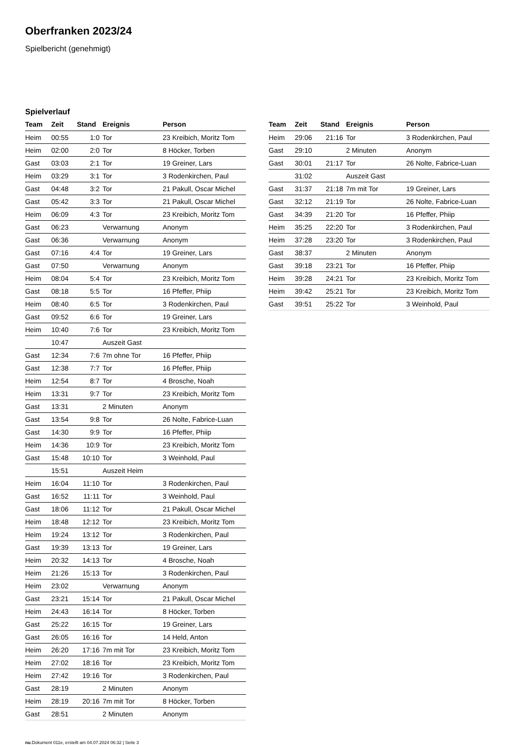Oberfranken 2023/24
Spielbericht (genehmigt)
Spielverlauf
| Team | Zeit | Stand | Ereignis | Person |
| --- | --- | --- | --- | --- |
| Heim | 00:55 | 1:0 | Tor | 23 Kreibich, Moritz Tom |
| Heim | 02:00 | 2:0 | Tor | 8 Höcker, Torben |
| Gast | 03:03 | 2:1 | Tor | 19 Greiner, Lars |
| Heim | 03:29 | 3:1 | Tor | 3 Rodenkirchen, Paul |
| Gast | 04:48 | 3:2 | Tor | 21 Pakull, Oscar Michel |
| Gast | 05:42 | 3:3 | Tor | 21 Pakull, Oscar Michel |
| Heim | 06:09 | 4:3 | Tor | 23 Kreibich, Moritz Tom |
| Gast | 06:23 | | Verwarnung | Anonym |
| Gast | 06:36 | | Verwarnung | Anonym |
| Gast | 07:16 | 4:4 | Tor | 19 Greiner, Lars |
| Gast | 07:50 | | Verwarnung | Anonym |
| Heim | 08:04 | 5:4 | Tor | 23 Kreibich, Moritz Tom |
| Gast | 08:18 | 5:5 | Tor | 16 Pfeffer, Phiip |
| Heim | 08:40 | 6:5 | Tor | 3 Rodenkirchen, Paul |
| Gast | 09:52 | 6:6 | Tor | 19 Greiner, Lars |
| Heim | 10:40 | 7:6 | Tor | 23 Kreibich, Moritz Tom |
| | 10:47 | | Auszeit Gast | |
| Gast | 12:34 | 7:6 | 7m ohne Tor | 16 Pfeffer, Phiip |
| Gast | 12:38 | 7:7 | Tor | 16 Pfeffer, Phiip |
| Heim | 12:54 | 8:7 | Tor | 4 Brosche, Noah |
| Heim | 13:31 | 9:7 | Tor | 23 Kreibich, Moritz Tom |
| Gast | 13:31 | | 2 Minuten | Anonym |
| Gast | 13:54 | 9:8 | Tor | 26 Nolte, Fabrice-Luan |
| Gast | 14:30 | 9:9 | Tor | 16 Pfeffer, Phiip |
| Heim | 14:36 | 10:9 | Tor | 23 Kreibich, Moritz Tom |
| Gast | 15:48 | 10:10 | Tor | 3 Weinhold, Paul |
| | 15:51 | | Auszeit Heim | |
| Heim | 16:04 | 11:10 | Tor | 3 Rodenkirchen, Paul |
| Gast | 16:52 | 11:11 | Tor | 3 Weinhold, Paul |
| Gast | 18:06 | 11:12 | Tor | 21 Pakull, Oscar Michel |
| Heim | 18:48 | 12:12 | Tor | 23 Kreibich, Moritz Tom |
| Heim | 19:24 | 13:12 | Tor | 3 Rodenkirchen, Paul |
| Gast | 19:39 | 13:13 | Tor | 19 Greiner, Lars |
| Heim | 20:32 | 14:13 | Tor | 4 Brosche, Noah |
| Heim | 21:26 | 15:13 | Tor | 3 Rodenkirchen, Paul |
| Heim | 23:02 | | Verwarnung | Anonym |
| Gast | 23:21 | 15:14 | Tor | 21 Pakull, Oscar Michel |
| Heim | 24:43 | 16:14 | Tor | 8 Höcker, Torben |
| Gast | 25:22 | 16:15 | Tor | 19 Greiner, Lars |
| Gast | 26:05 | 16:16 | Tor | 14 Held, Anton |
| Heim | 26:20 | 17:16 | 7m mit Tor | 23 Kreibich, Moritz Tom |
| Heim | 27:02 | 18:16 | Tor | 23 Kreibich, Moritz Tom |
| Heim | 27:42 | 19:16 | Tor | 3 Rodenkirchen, Paul |
| Gast | 28:19 | | 2 Minuten | Anonym |
| Heim | 28:19 | 20:16 | 7m mit Tor | 8 Höcker, Torben |
| Gast | 28:51 | | 2 Minuten | Anonym |
| Team | Zeit | Stand | Ereignis | Person |
| --- | --- | --- | --- | --- |
| Heim | 29:06 | 21:16 | Tor | 3 Rodenkirchen, Paul |
| Gast | 29:10 | | 2 Minuten | Anonym |
| Gast | 30:01 | 21:17 | Tor | 26 Nolte, Fabrice-Luan |
| | 31:02 | | Auszeit Gast | |
| Gast | 31:37 | 21:18 | 7m mit Tor | 19 Greiner, Lars |
| Gast | 32:12 | 21:19 | Tor | 26 Nolte, Fabrice-Luan |
| Gast | 34:39 | 21:20 | Tor | 16 Pfeffer, Phiip |
| Heim | 35:25 | 22:20 | Tor | 3 Rodenkirchen, Paul |
| Heim | 37:28 | 23:20 | Tor | 3 Rodenkirchen, Paul |
| Gast | 38:37 | | 2 Minuten | Anonym |
| Gast | 39:18 | 23:21 | Tor | 16 Pfeffer, Phiip |
| Heim | 39:28 | 24:21 | Tor | 23 Kreibich, Moritz Tom |
| Heim | 39:42 | 25:21 | Tor | 23 Kreibich, Moritz Tom |
| Gast | 39:51 | 25:22 | Tor | 3 Weinhold, Paul |
nu.Dokument 011e, erstellt am 04.07.2024 06:32 | Seite 3